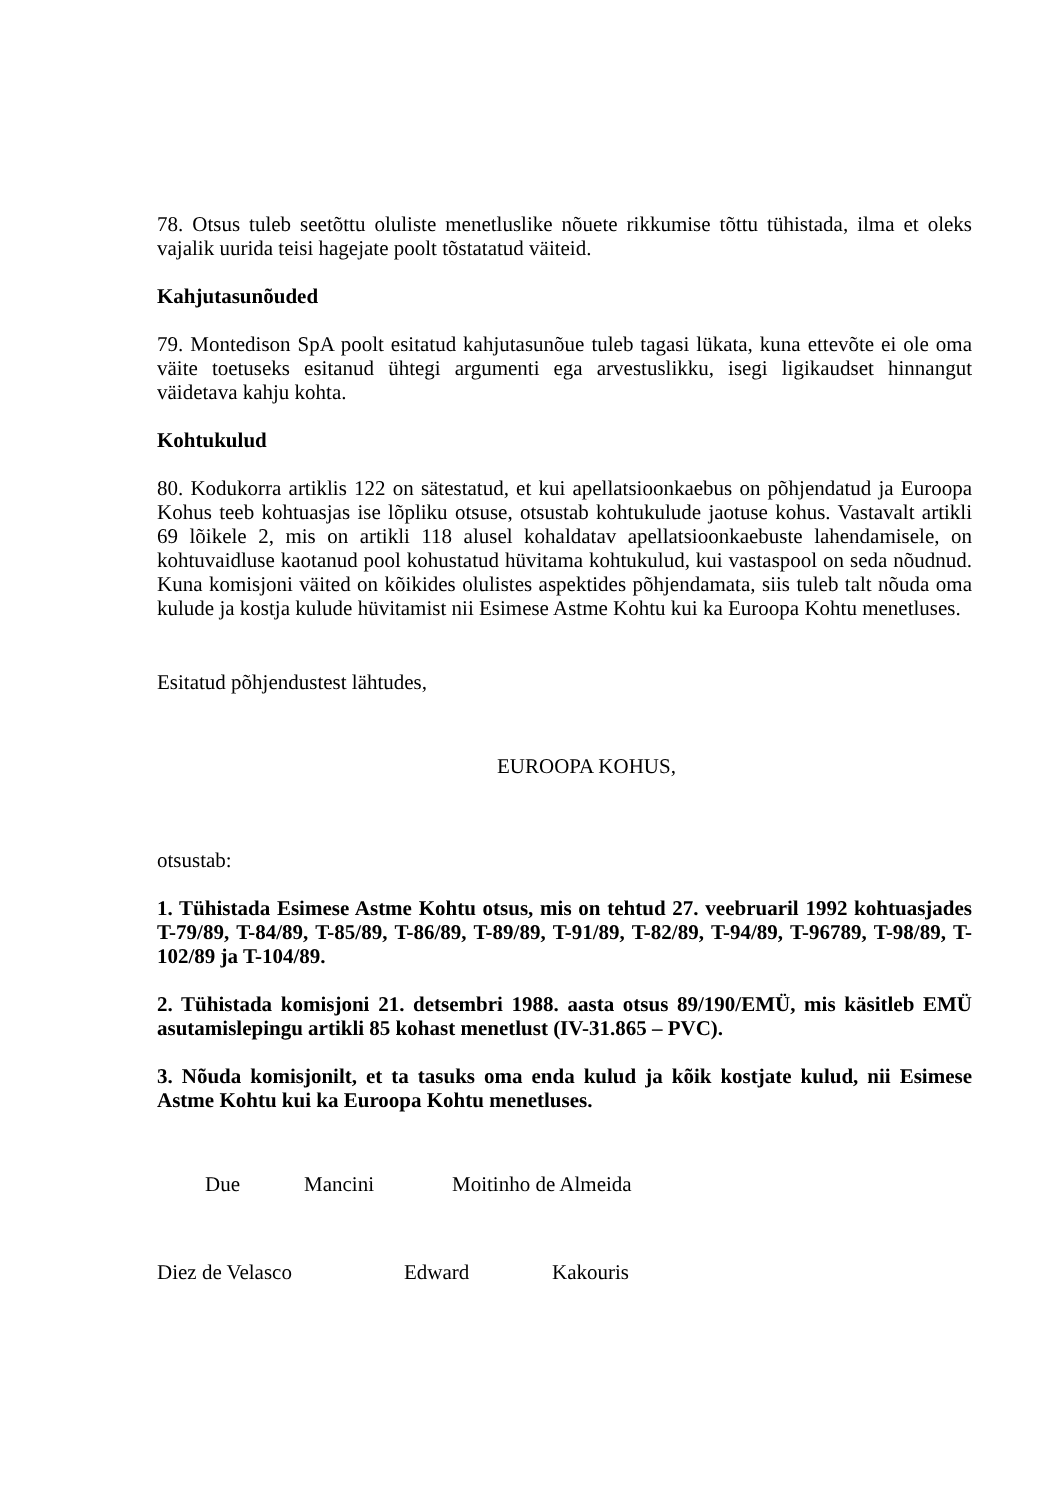78. Otsus tuleb seetõttu oluliste menetluslike nõuete rikkumise tõttu tühistada, ilma et oleks vajalik uurida teisi hagejate poolt tõstatatud väiteid.
Kahjutasunõuded
79. Montedison SpA poolt esitatud kahjutasunõue tuleb tagasi lükata, kuna ettevõte ei ole oma väite toetuseks esitanud ühtegi argumenti ega arvestuslikku, isegi ligikaudset hinnangut väidetava kahju kohta.
Kohtukulud
80. Kodukorra artiklis 122 on sätestatud, et kui apellatsioonkaebus on põhjendatud ja Euroopa Kohus teeb kohtuasjas ise lõpliku otsuse, otsustab kohtukulude jaotuse kohus. Vastavalt artikli 69 lõikele 2, mis on artikli 118 alusel kohaldatav apellatsioonkaebuste lahendamisele, on kohtuvaidluse kaotanud pool kohustatud hüvitama kohtukulud, kui vastaspool on seda nõudnud. Kuna komisjoni väited on kõikides olulistes aspektides põhjendamata, siis tuleb talt nõuda oma kulude ja kostja kulude hüvitamist nii Esimese Astme Kohtu kui ka Euroopa Kohtu menetluses.
Esitatud põhjendustest lähtudes,
EUROOPA KOHUS,
otsustab:
1. Tühistada Esimese Astme Kohtu otsus, mis on tehtud 27. veebruaril 1992 kohtuasjades T-79/89, T-84/89, T-85/89, T-86/89, T-89/89, T-91/89, T-82/89, T-94/89, T-96789, T-98/89, T-102/89 ja T-104/89.
2. Tühistada komisjoni 21. detsembri 1988. aasta otsus 89/190/EMÜ, mis käsitleb EMÜ asutamislepingu artikli 85 kohast menetlust (IV-31.865 – PVC).
3. Nõuda komisjonilt, et ta tasuks oma enda kulud ja kõik kostjate kulud, nii Esimese Astme Kohtu kui ka Euroopa Kohtu menetluses.
Due Mancini Moitinho de Almeida
Diez de Velasco Edward Kakouris